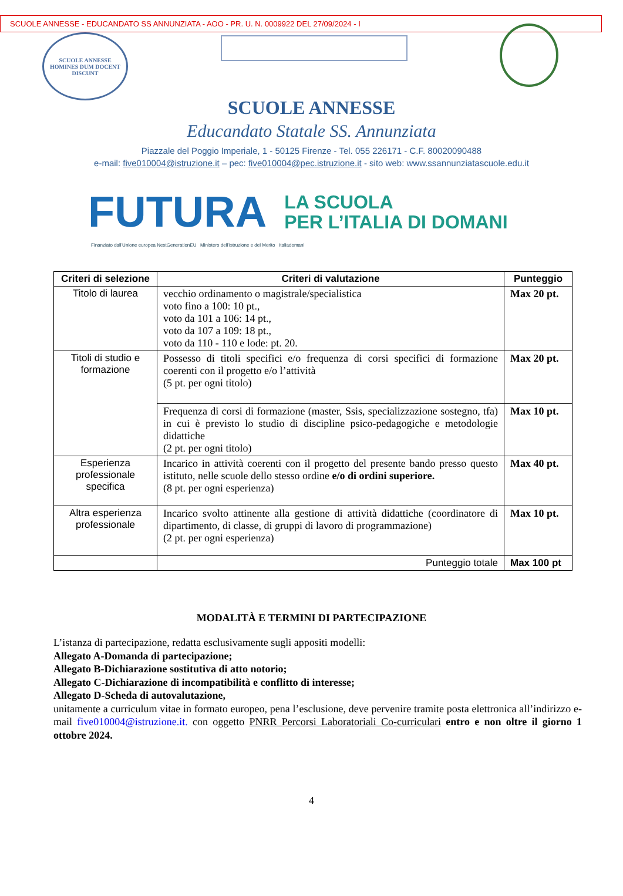SCUOLE ANNESSE - EDUCANDATO SS ANNUNZIATA - AOO - PR. U. N. 0009922 DEL 27/09/2024 - I
SCUOLE ANNESSE
HOMINES DUM DOCENT DISCUNT
SCUOLE ANNESSE
Educandato Statale SS. Annunziata
Piazzale del Poggio Imperiale, 1 - 50125 Firenze - Tel. 055 226171 - C.F. 80020090488
e-mail: five010004@istruzione.it – pec: five010004@pec.istruzione.it - sito web: www.ssannunziatascuole.edu.it
FUTURA
LA SCUOLA
PER L’ITALIA DI DOMANI
Finanziato dall'Unione europea NextGenerationEU Ministero dell'Istruzione e del Merito Italiadomani
| Criteri di selezione | Criteri di valutazione | Punteggio |
| --- | --- | --- |
| Titolo di laurea | vecchio ordinamento o magistrale/specialistica voto fino a 100: 10 pt., voto da 101 a 106: 14 pt., voto da 107 a 109: 18 pt., voto da 110 - 110 e lode: pt. 20. | Max 20 pt. |
| Titoli di studio e formazione | Possesso di titoli specifici e/o frequenza di corsi specifici di formazione coerenti con il progetto e/o l’attività (5 pt. per ogni titolo) | Max 20 pt. |
| | Frequenza di corsi di formazione (master, Ssis, specializzazione sostegno, tfa) in cui è previsto lo studio di discipline psico-pedagogiche e metodologie didattiche (2 pt. per ogni titolo) | Max 10 pt. |
| Esperienza professionale specifica | Incarico in attività coerenti con il progetto del presente bando presso questo istituto, nelle scuole dello stesso ordine e/o di ordini superiore. (8 pt. per ogni esperienza) | Max 40 pt. |
| Altra esperienza professionale | Incarico svolto attinente alla gestione di attività didattiche (coordinatore di dipartimento, di classe, di gruppi di lavoro di programmazione) (2 pt. per ogni esperienza) | Max 10 pt. |
| | Punteggio totale | Max 100 pt |
MODALITÀ E TERMINI DI PARTECIPAZIONE
L’istanza di partecipazione, redatta esclusivamente sugli appositi modelli:
Allegato A-Domanda di partecipazione;
Allegato B-Dichiarazione sostitutiva di atto notorio;
Allegato C-Dichiarazione di incompatibilità e conflitto di interesse;
Allegato D-Scheda di autovalutazione,
unitamente a curriculum vitae in formato europeo, pena l’esclusione, deve pervenire tramite posta elettronica all’indirizzo e-mail five010004@istruzione.it. con oggetto PNRR Percorsi Laboratoriali Co-curriculari entro e non oltre il giorno 1 ottobre 2024.
4